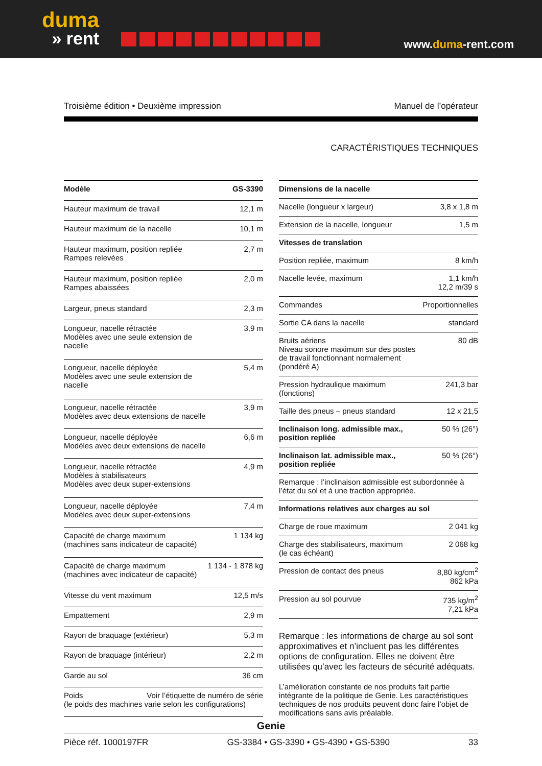duma
» rent
www.duma-rent.com
Troisième édition • Deuxième impression Manuel de l’opérateur
CARACTÉRISTIQUES TECHNIQUES
| Modèle | GS-3390 |
| --- | --- |
| Hauteur maximum de travail | 12,1 m |
| Hauteur maximum de la nacelle | 10,1 m |
| Hauteur maximum, position repliée Rampes relevées | 2,7 m |
| Hauteur maximum, position repliée Rampes abaissées | 2,0 m |
| Largeur, pneus standard | 2,3 m |
| Longueur, nacelle rétractée Modèles avec une seule extension de nacelle | 3,9 m |
| Longueur, nacelle déployée Modèles avec une seule extension de nacelle | 5,4 m |
| Longueur, nacelle rétractée Modèles avec deux extensions de nacelle | 3,9 m |
| Longueur, nacelle déployée Modèles avec deux extensions de nacelle | 6,6 m |
| Longueur, nacelle rétractée Modèles à stabilisateurs Modèles avec deux super-extensions | 4,9 m |
| Longueur, nacelle déployée Modèles avec deux super-extensions | 7,4 m |
| Capacité de charge maximum (machines sans indicateur de capacité) | 1 134 kg |
| Capacité de charge maximum (machines avec indicateur de capacité) | 1 134 - 1 878 kg |
| Vitesse du vent maximum | 12,5 m/s |
| Empattement | 2,9 m |
| Rayon de braquage (extérieur) | 5,3 m |
| Rayon de braquage (intérieur) | 2,2 m |
| Garde au sol | 36 cm |
| Poids Voir l’étiquette de numéro de série (le poids des machines varie selon les configurations) | |
| Dimensions de la nacelle | |
| --- | --- |
| Nacelle (longueur x largeur) | 3,8 x 1,8 m |
| Extension de la nacelle, longueur | 1,5 m |
| Vitesses de translation | |
| Position repliée, maximum | 8 km/h |
| Nacelle levée, maximum | 1,1 km/h 12,2 m/39 s |
| Commandes | Proportionnelles |
| Sortie CA dans la nacelle | standard |
| Bruits aériens Niveau sonore maximum sur des postes de travail fonctionnant normalement (pondéré A) | 80 dB |
| Pression hydraulique maximum (fonctions) | 241,3 bar |
| Taille des pneus – pneus standard | 12 x 21,5 |
| Inclinaison long. admissible max., position repliée | 50 % (26°) |
| Inclinaison lat. admissible max., position repliée | 50 % (26°) |
| Remarque : l’inclinaison admissible est subordonnée à l’état du sol et à une traction appropriée. | |
| Informations relatives aux charges au sol | |
| Charge de roue maximum | 2 041 kg |
| Charge des stabilisateurs, maximum (le cas échéant) | 2 068 kg |
| Pression de contact des pneus | 8,80 kg/cm<sup>2</sup> 862 kPa |
| Pression au sol pourvue | 735 kg/m<sup>2</sup> 7,21 kPa |
Remarque : les informations de charge au sol sont approximatives et n’incluent pas les différentes options de configuration. Elles ne doivent être utilisées qu’avec les facteurs de sécurité adéquats.
L’amélioration constante de nos produits fait partie intégrante de la politique de Genie. Les caractéristiques techniques de nos produits peuvent donc faire l’objet de modifications sans avis préalable.
Genie
Pièce réf. 1000197FR GS-3384 • GS-3390 • GS-4390 • GS-5390 33